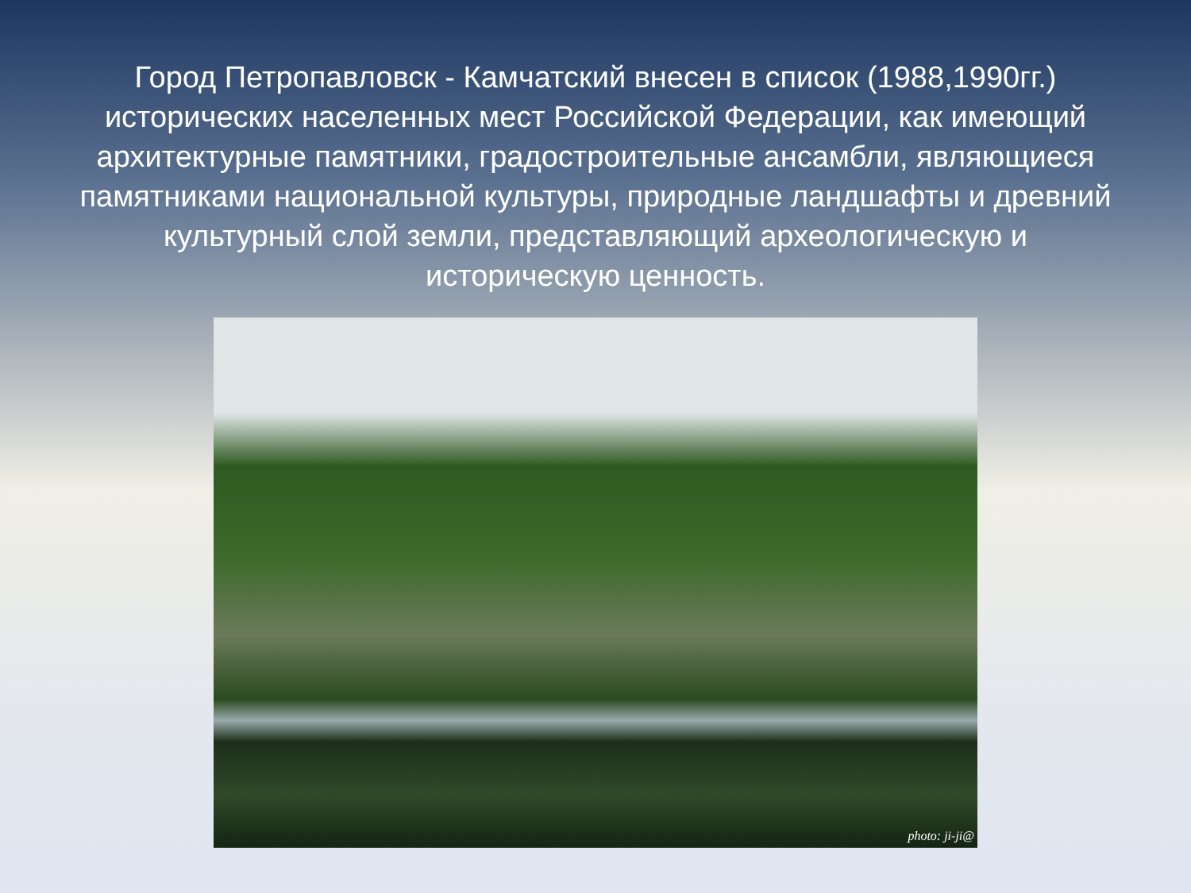Город Петропавловск - Камчатский внесен в список (1988,1990гг.) исторических населенных мест Российской Федерации, как имеющий архитектурные памятники, градостроительные ансамбли, являющиеся памятниками национальной культуры, природные ландшафты и древний культурный слой земли, представляющий археологическую и историческую ценность.
photo: ji-ji@